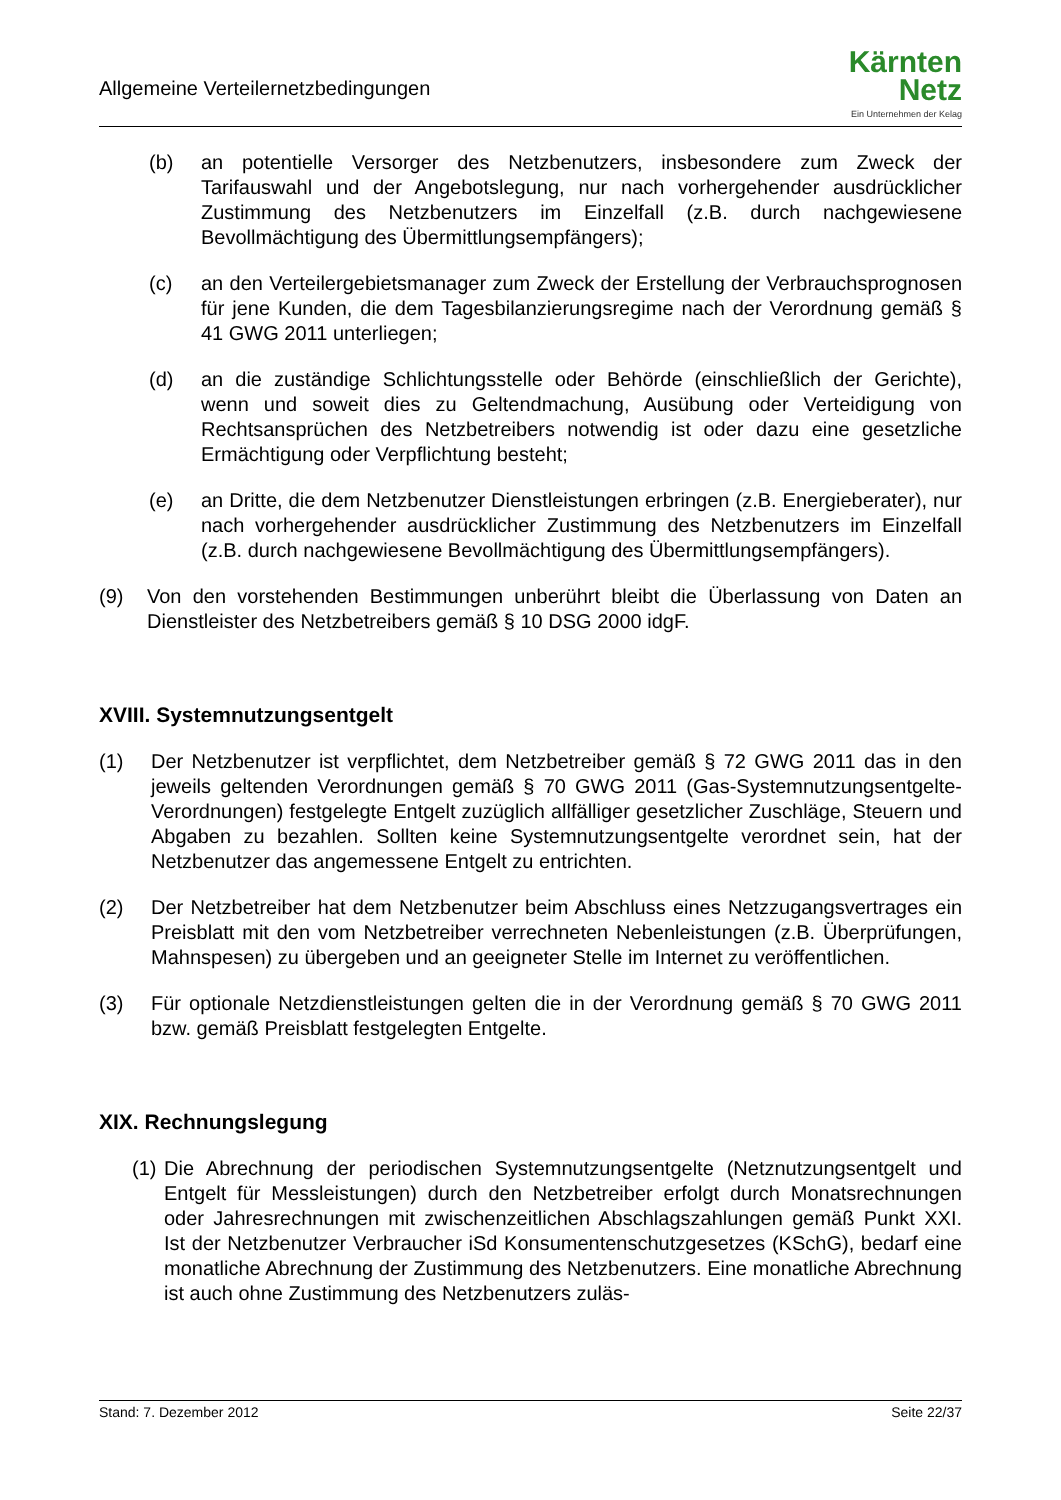Allgemeine Verteilernetzbedingungen
Kärnten
Netz
Ein Unternehmen der Kelag
(b) an potentielle Versorger des Netzbenutzers, insbesondere zum Zweck der Tarifauswahl und der Angebotslegung, nur nach vorhergehender ausdrücklicher Zustimmung des Netzbenutzers im Einzelfall (z.B. durch nachgewiesene Bevollmächtigung des Übermittlungsempfängers);
(c) an den Verteilergebietsmanager zum Zweck der Erstellung der Verbrauchsprognosen für jene Kunden, die dem Tagesbilanzierungsregime nach der Verordnung gemäß § 41 GWG 2011 unterliegen;
(d) an die zuständige Schlichtungsstelle oder Behörde (einschließlich der Gerichte), wenn und soweit dies zu Geltendmachung, Ausübung oder Verteidigung von Rechtsansprüchen des Netzbetreibers notwendig ist oder dazu eine gesetzliche Ermächtigung oder Verpflichtung besteht;
(e) an Dritte, die dem Netzbenutzer Dienstleistungen erbringen (z.B. Energieberater), nur nach vorhergehender ausdrücklicher Zustimmung des Netzbenutzers im Einzelfall (z.B. durch nachgewiesene Bevollmächtigung des Übermittlungsempfängers).
(9) Von den vorstehenden Bestimmungen unberührt bleibt die Überlassung von Daten an Dienstleister des Netzbetreibers gemäß § 10 DSG 2000 idgF.
XVIII. Systemnutzungsentgelt
(1) Der Netzbenutzer ist verpflichtet, dem Netzbetreiber gemäß § 72 GWG 2011 das in den jeweils geltenden Verordnungen gemäß § 70 GWG 2011 (Gas-Systemnutzungsentgelte-Verordnungen) festgelegte Entgelt zuzüglich allfälliger gesetzlicher Zuschläge, Steuern und Abgaben zu bezahlen. Sollten keine Systemnutzungsentgelte verordnet sein, hat der Netzbenutzer das angemessene Entgelt zu entrichten.
(2) Der Netzbetreiber hat dem Netzbenutzer beim Abschluss eines Netzzugangsvertrages ein Preisblatt mit den vom Netzbetreiber verrechneten Nebenleistungen (z.B. Überprüfungen, Mahnspesen) zu übergeben und an geeigneter Stelle im Internet zu veröffentlichen.
(3) Für optionale Netzdienstleistungen gelten die in der Verordnung gemäß § 70 GWG 2011 bzw. gemäß Preisblatt festgelegten Entgelte.
XIX. Rechnungslegung
(1) Die Abrechnung der periodischen Systemnutzungsentgelte (Netznutzungsentgelt und Entgelt für Messleistungen) durch den Netzbetreiber erfolgt durch Monatsrechnungen oder Jahresrechnungen mit zwischenzeitlichen Abschlagszahlungen gemäß Punkt XXI. Ist der Netzbenutzer Verbraucher iSd Konsumentenschutzgesetzes (KSchG), bedarf eine monatliche Abrechnung der Zustimmung des Netzbenutzers. Eine monatliche Abrechnung ist auch ohne Zustimmung des Netzbenutzers zuläs-
Stand: 7. Dezember 2012 Seite 22/37